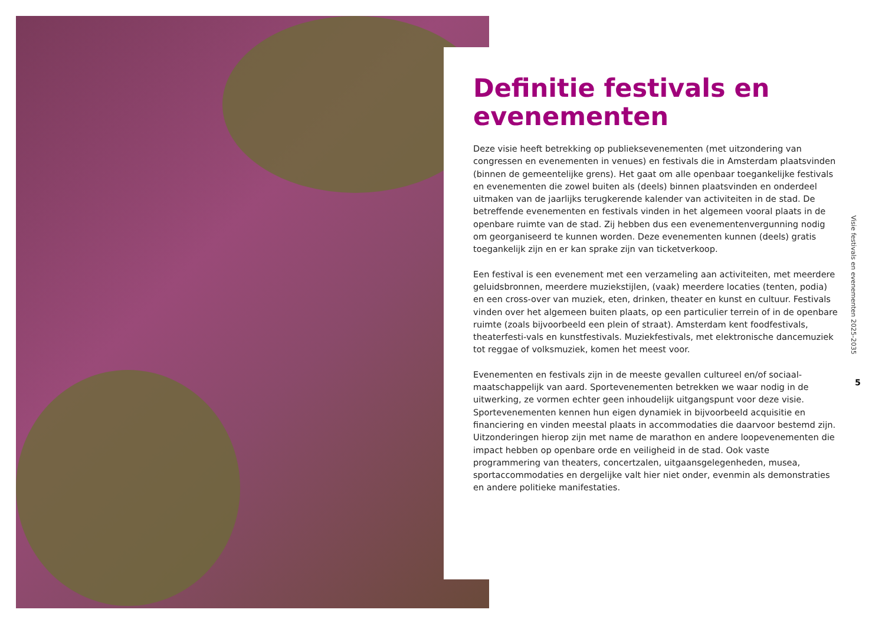Definitie festivals en evenementen
Deze visie heeft betrekking op publieksevenementen (met uitzondering van congressen en evenementen in venues) en festivals die in Amsterdam plaatsvinden (binnen de gemeentelijke grens). Het gaat om alle openbaar toegankelijke festivals en evenementen die zowel buiten als (deels) binnen plaatsvinden en onderdeel uitmaken van de jaarlijks terugkerende kalender van activiteiten in de stad. De betreffende evenementen en festivals vinden in het algemeen vooral plaats in de openbare ruimte van de stad. Zij hebben dus een evenementenvergunning nodig om georganiseerd te kunnen worden. Deze evenementen kunnen (deels) gratis toegankelijk zijn en er kan sprake zijn van ticketverkoop.
Een festival is een evenement met een verzameling aan activiteiten, met meerdere geluidsbronnen, meerdere muziekstijlen, (vaak) meerdere locaties (tenten, podia) en een cross-over van muziek, eten, drinken, theater en kunst en cultuur. Festivals vinden over het algemeen buiten plaats, op een particulier terrein of in de openbare ruimte (zoals bijvoorbeeld een plein of straat). Amsterdam kent foodfestivals, theaterfesti-vals en kunstfestivals. Muziekfestivals, met elektronische dancemuziek tot reggae of volksmuziek, komen het meest voor.
Evenementen en festivals zijn in de meeste gevallen cultureel en/of sociaal-maatschappelijk van aard. Sportevenementen betrekken we waar nodig in de uitwerking, ze vormen echter geen inhoudelijk uitgangspunt voor deze visie. Sportevenementen kennen hun eigen dynamiek in bijvoorbeeld acquisitie en financiering en vinden meestal plaats in accommodaties die daarvoor bestemd zijn. Uitzonderingen hierop zijn met name de marathon en andere loopevenementen die impact hebben op openbare orde en veiligheid in de stad. Ook vaste programmering van theaters, concertzalen, uitgaansgelegenheden, musea, sportaccommodaties en dergelijke valt hier niet onder, evenmin als demonstraties en andere politieke manifestaties.
Visie festivals en evenementen 2025-2035
5